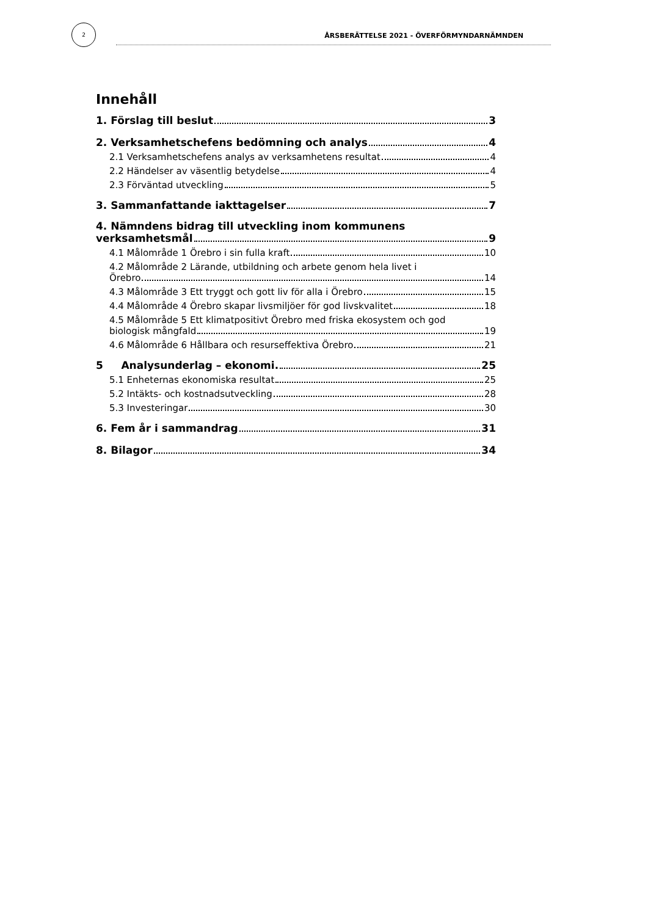2
ÅRSBERÄTTELSE 2021 - ÖVERFÖRMYNDARNÄMNDEN
Innehåll
1. Förslag till beslut 3
2. Verksamhetschefens bedömning och analys 4
2.1 Verksamhetschefens analys av verksamhetens resultat 4
2.2 Händelser av väsentlig betydelse 4
2.3 Förväntad utveckling 5
3. Sammanfattande iakttagelser 7
4. Nämndens bidrag till utveckling inom kommunens
verksamhetsmål 9
4.1 Målområde 1 Örebro i sin fulla kraft 10
4.2 Målområde 2 Lärande, utbildning och arbete genom hela livet i
Örebro 14
4.3 Målområde 3 Ett tryggt och gott liv för alla i Örebro 15
4.4 Målområde 4 Örebro skapar livsmiljöer för god livskvalitet 18
4.5 Målområde 5 Ett klimatpositivt Örebro med friska ekosystem och god
biologisk mångfald 19
4.6 Målområde 6 Hållbara och resurseffektiva Örebro 21
5 Analysunderlag – ekonomi. 25
5.1 Enheternas ekonomiska resultat 25
5.2 Intäkts- och kostnadsutveckling 28
5.3 Investeringar 30
6. Fem år i sammandrag 31
8. Bilagor 34